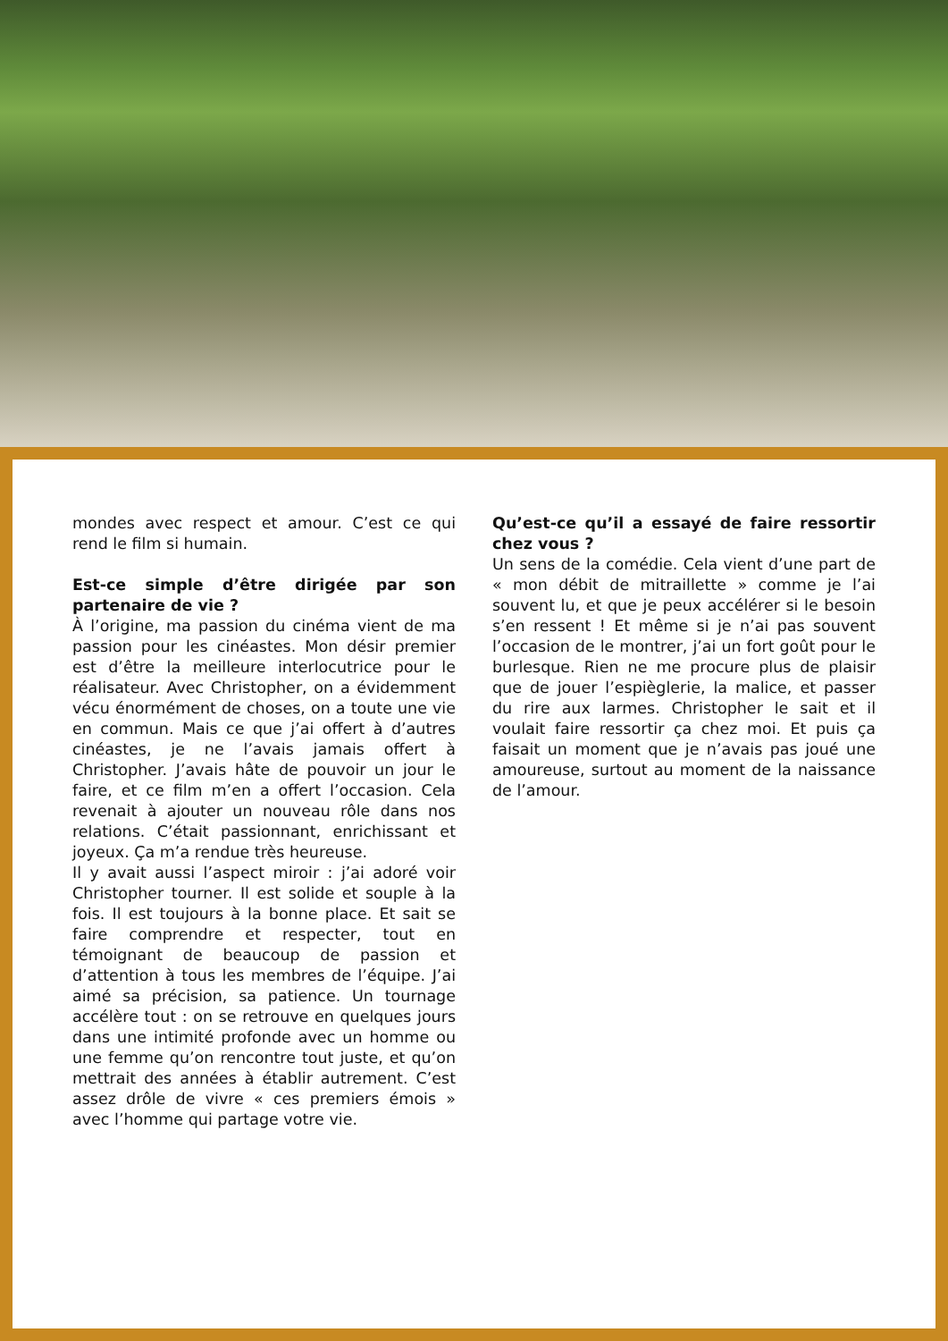mondes avec respect et amour. C’est ce qui rend le film si humain.
Est-ce simple d’être dirigée par son partenaire de vie ?
À l’origine, ma passion du cinéma vient de ma passion pour les cinéastes. Mon désir premier est d’être la meilleure interlocutrice pour le réalisateur. Avec Christopher, on a évidemment vécu énormément de choses, on a toute une vie en commun. Mais ce que j’ai offert à d’autres cinéastes, je ne l’avais jamais offert à Christopher. J’avais hâte de pouvoir un jour le faire, et ce film m’en a offert l’occasion. Cela revenait à ajouter un nouveau rôle dans nos relations. C’était passionnant, enrichissant et joyeux. Ça m’a rendue très heureuse.
Il y avait aussi l’aspect miroir : j’ai adoré voir Christopher tourner. Il est solide et souple à la fois. Il est toujours à la bonne place. Et sait se faire comprendre et respecter, tout en témoignant de beaucoup de passion et d’attention à tous les membres de l’équipe. J’ai aimé sa précision, sa patience. Un tournage accélère tout : on se retrouve en quelques jours dans une intimité profonde avec un homme ou une femme qu’on rencontre tout juste, et qu’on mettrait des années à établir autrement. C’est assez drôle de vivre « ces premiers émois » avec l’homme qui partage votre vie.
Qu’est-ce qu’il a essayé de faire ressortir chez vous ?
Un sens de la comédie. Cela vient d’une part de « mon débit de mitraillette » comme je l’ai souvent lu, et que je peux accélérer si le besoin s’en ressent ! Et même si je n’ai pas souvent l’occasion de le montrer, j’ai un fort goût pour le burlesque. Rien ne me procure plus de plaisir que de jouer l’espièglerie, la malice, et passer du rire aux larmes. Christopher le sait et il voulait faire ressortir ça chez moi. Et puis ça faisait un moment que je n’avais pas joué une amoureuse, surtout au moment de la naissance de l’amour.